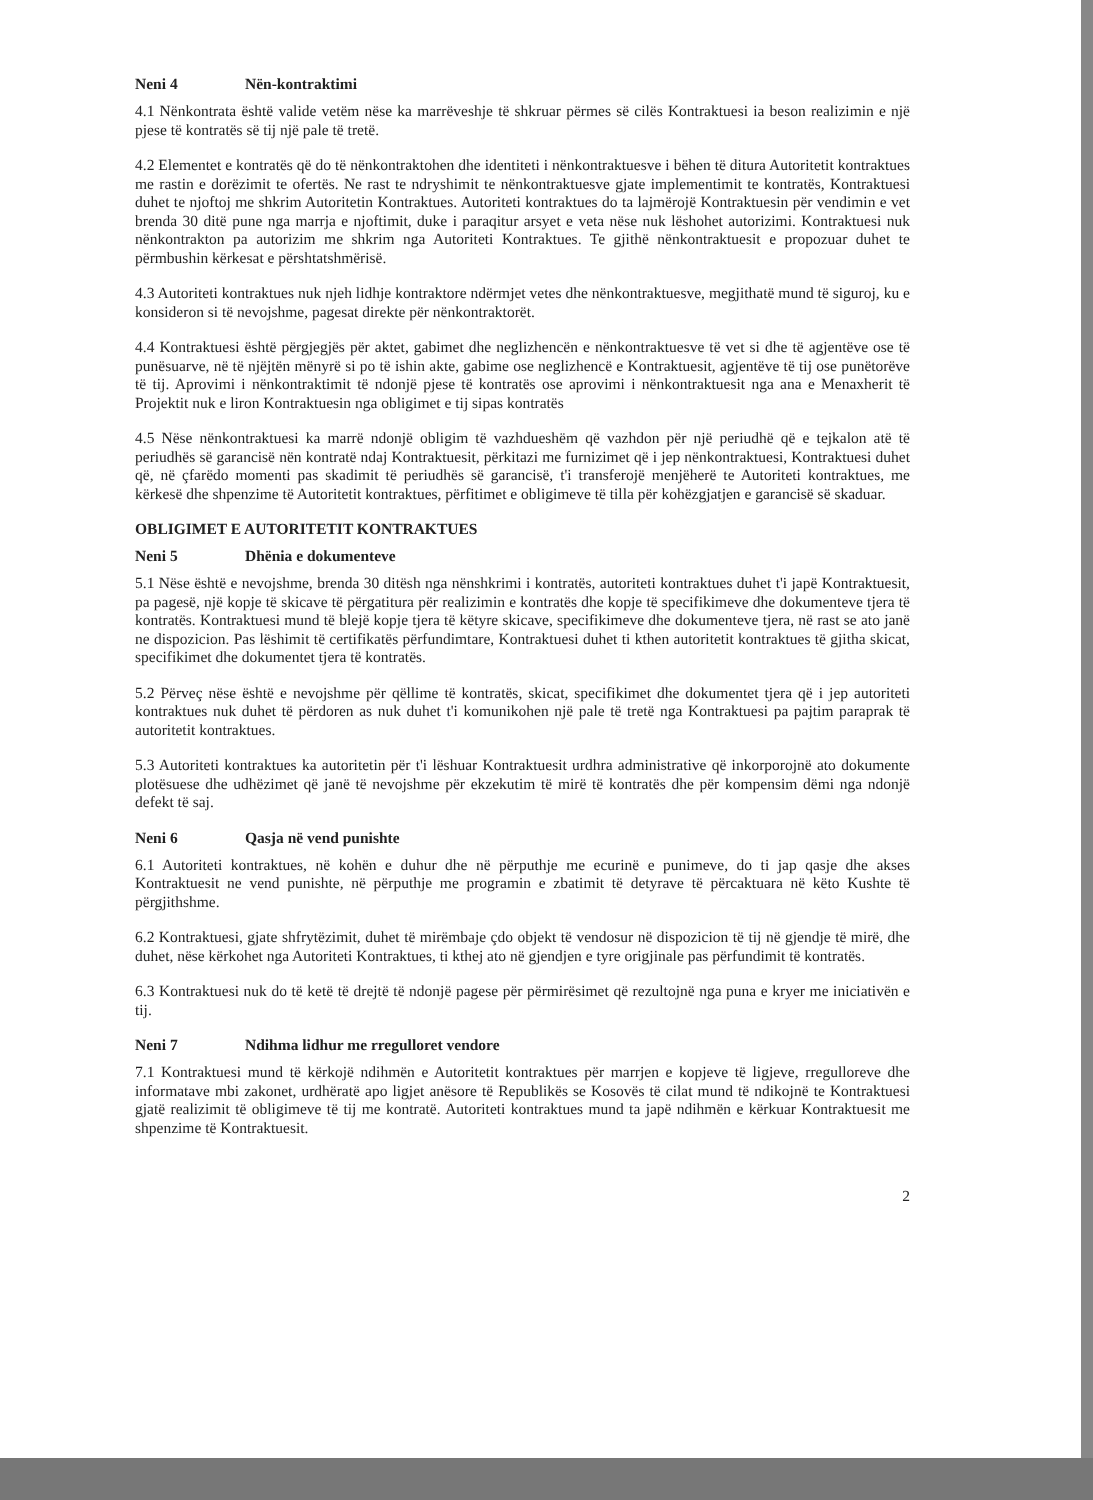Neni 4 Nën-kontraktimi
4.1 Nënkontrata është valide vetëm nëse ka marrëveshje të shkruar përmes së cilës Kontraktuesi ia beson realizimin e një pjese të kontratës së tij një pale të tretë.
4.2 Elementet e kontratës që do të nënkontraktohen dhe identiteti i nënkontraktuesve i bëhen të ditura Autoritetit kontraktues me rastin e dorëzimit te ofertës. Ne rast te ndryshimit te nënkontraktuesve gjate implementimit te kontratës, Kontraktuesi duhet te njoftoj me shkrim Autoritetin Kontraktues. Autoriteti kontraktues do ta lajmërojë Kontraktuesin për vendimin e vet brenda 30 ditë pune nga marrja e njoftimit, duke i paraqitur arsyet e veta nëse nuk lëshohet autorizimi. Kontraktuesi nuk nënkontrakton pa autorizim me shkrim nga Autoriteti Kontraktues. Te gjithë nënkontraktuesit e propozuar duhet te përmbushin kërkesat e përshtatshmërisë.
4.3 Autoriteti kontraktues nuk njeh lidhje kontraktore ndërmjet vetes dhe nënkontraktuesve, megjithatë mund të siguroj, ku e konsideron si të nevojshme, pagesat direkte për nënkontraktorët.
4.4 Kontraktuesi është përgjegjës për aktet, gabimet dhe neglizhencën e nënkontraktuesve të vet si dhe të agjentëve ose të punësuarve, në të njëjtën mënyrë si po të ishin akte, gabime ose neglizhencë e Kontraktuesit, agjentëve të tij ose punëtorëve të tij. Aprovimi i nënkontraktimit të ndonjë pjese të kontratës ose aprovimi i nënkontraktuesit nga ana e Menaxherit të Projektit nuk e liron Kontraktuesin nga obligimet e tij sipas kontratës
4.5 Nëse nënkontraktuesi ka marrë ndonjë obligim të vazhdueshëm që vazhdon për një periudhë që e tejkalon atë të periudhës së garancisë nën kontratë ndaj Kontraktuesit, përkitazi me furnizimet që i jep nënkontraktuesi, Kontraktuesi duhet që, në çfarëdo momenti pas skadimit të periudhës së garancisë, t'i transferojë menjëherë te Autoriteti kontraktues, me kërkesë dhe shpenzime të Autoritetit kontraktues, përfitimet e obligimeve të tilla për kohëzgjatjen e garancisë së skaduar.
OBLIGIMET E AUTORITETIT KONTRAKTUES
Neni 5 Dhënia e dokumenteve
5.1 Nëse është e nevojshme, brenda 30 ditësh nga nënshkrimi i kontratës, autoriteti kontraktues duhet t'i japë Kontraktuesit, pa pagesë, një kopje të skicave të përgatitura për realizimin e kontratës dhe kopje të specifikimeve dhe dokumenteve tjera të kontratës. Kontraktuesi mund të blejë kopje tjera të këtyre skicave, specifikimeve dhe dokumenteve tjera, në rast se ato janë ne dispozicion. Pas lëshimit të certifikatës përfundimtare, Kontraktuesi duhet ti kthen autoritetit kontraktues të gjitha skicat, specifikimet dhe dokumentet tjera të kontratës.
5.2 Përveç nëse është e nevojshme për qëllime të kontratës, skicat, specifikimet dhe dokumentet tjera që i jep autoriteti kontraktues nuk duhet të përdoren as nuk duhet t'i komunikohen një pale të tretë nga Kontraktuesi pa pajtim paraprak të autoritetit kontraktues.
5.3 Autoriteti kontraktues ka autoritetin për t'i lëshuar Kontraktuesit urdhra administrative që inkorporojnë ato dokumente plotësuese dhe udhëzimet që janë të nevojshme për ekzekutim të mirë të kontratës dhe për kompensim dëmi nga ndonjë defekt të saj.
Neni 6 Qasja në vend punishte
6.1 Autoriteti kontraktues, në kohën e duhur dhe në përputhje me ecurinë e punimeve, do ti jap qasje dhe akses Kontraktuesit ne vend punishte, në përputhje me programin e zbatimit të detyrave të përcaktuara në këto Kushte të përgjithshme.
6.2 Kontraktuesi, gjate shfrytëzimit, duhet të mirëmbaje çdo objekt të vendosur në dispozicion të tij në gjendje të mirë, dhe duhet, nëse kërkohet nga Autoriteti Kontraktues, ti kthej ato në gjendjen e tyre origjinale pas përfundimit të kontratës.
6.3 Kontraktuesi nuk do të ketë të drejtë të ndonjë pagese për përmirësimet që rezultojnë nga puna e kryer me iniciativën e tij.
Neni 7 Ndihma lidhur me rregulloret vendore
7.1 Kontraktuesi mund të kërkojë ndihmën e Autoritetit kontraktues për marrjen e kopjeve të ligjeve, rregulloreve dhe informatave mbi zakonet, urdhëratë apo ligjet anësore të Republikës se Kosovës të cilat mund të ndikojnë te Kontraktuesi gjatë realizimit të obligimeve të tij me kontratë. Autoriteti kontraktues mund ta japë ndihmën e kërkuar Kontraktuesit me shpenzime të Kontraktuesit.
2